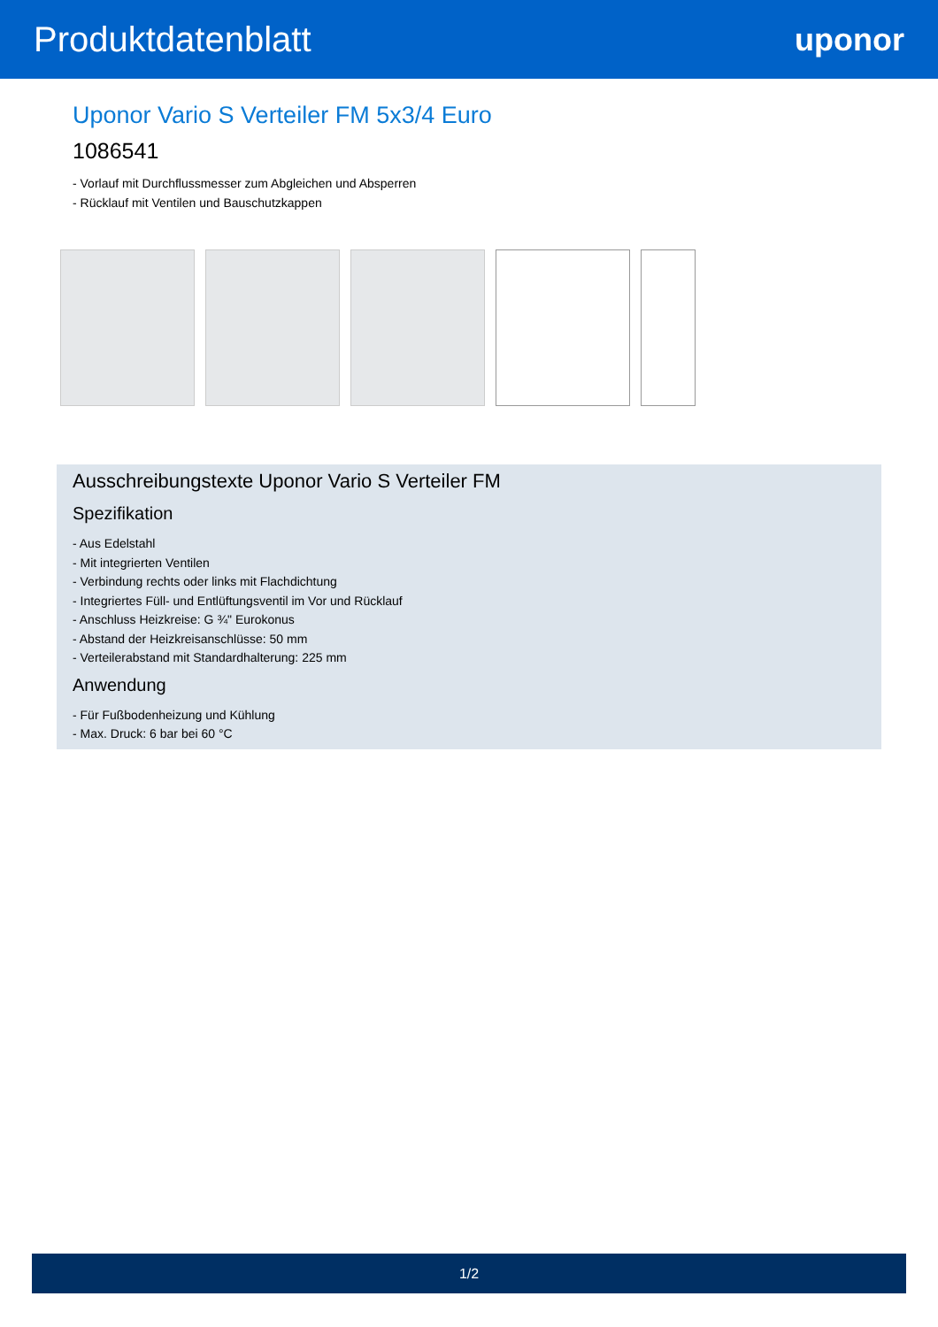Produktdatenblatt uponor
Uponor Vario S Verteiler FM 5x3/4 Euro
1086541
- Vorlauf mit Durchflussmesser zum Abgleichen und Absperren
- Rücklauf mit Ventilen und Bauschutzkappen
Ausschreibungstexte Uponor Vario S Verteiler FM
Spezifikation
- Aus Edelstahl
- Mit integrierten Ventilen
- Verbindung rechts oder links mit Flachdichtung
- Integriertes Füll- und Entlüftungsventil im Vor und Rücklauf
- Anschluss Heizkreise: G ¾" Eurokonus
- Abstand der Heizkreisanschlüsse: 50 mm
- Verteilerabstand mit Standardhalterung: 225 mm
Anwendung
- Für Fußbodenheizung und Kühlung
- Max. Druck: 6 bar bei 60 °C
1/2